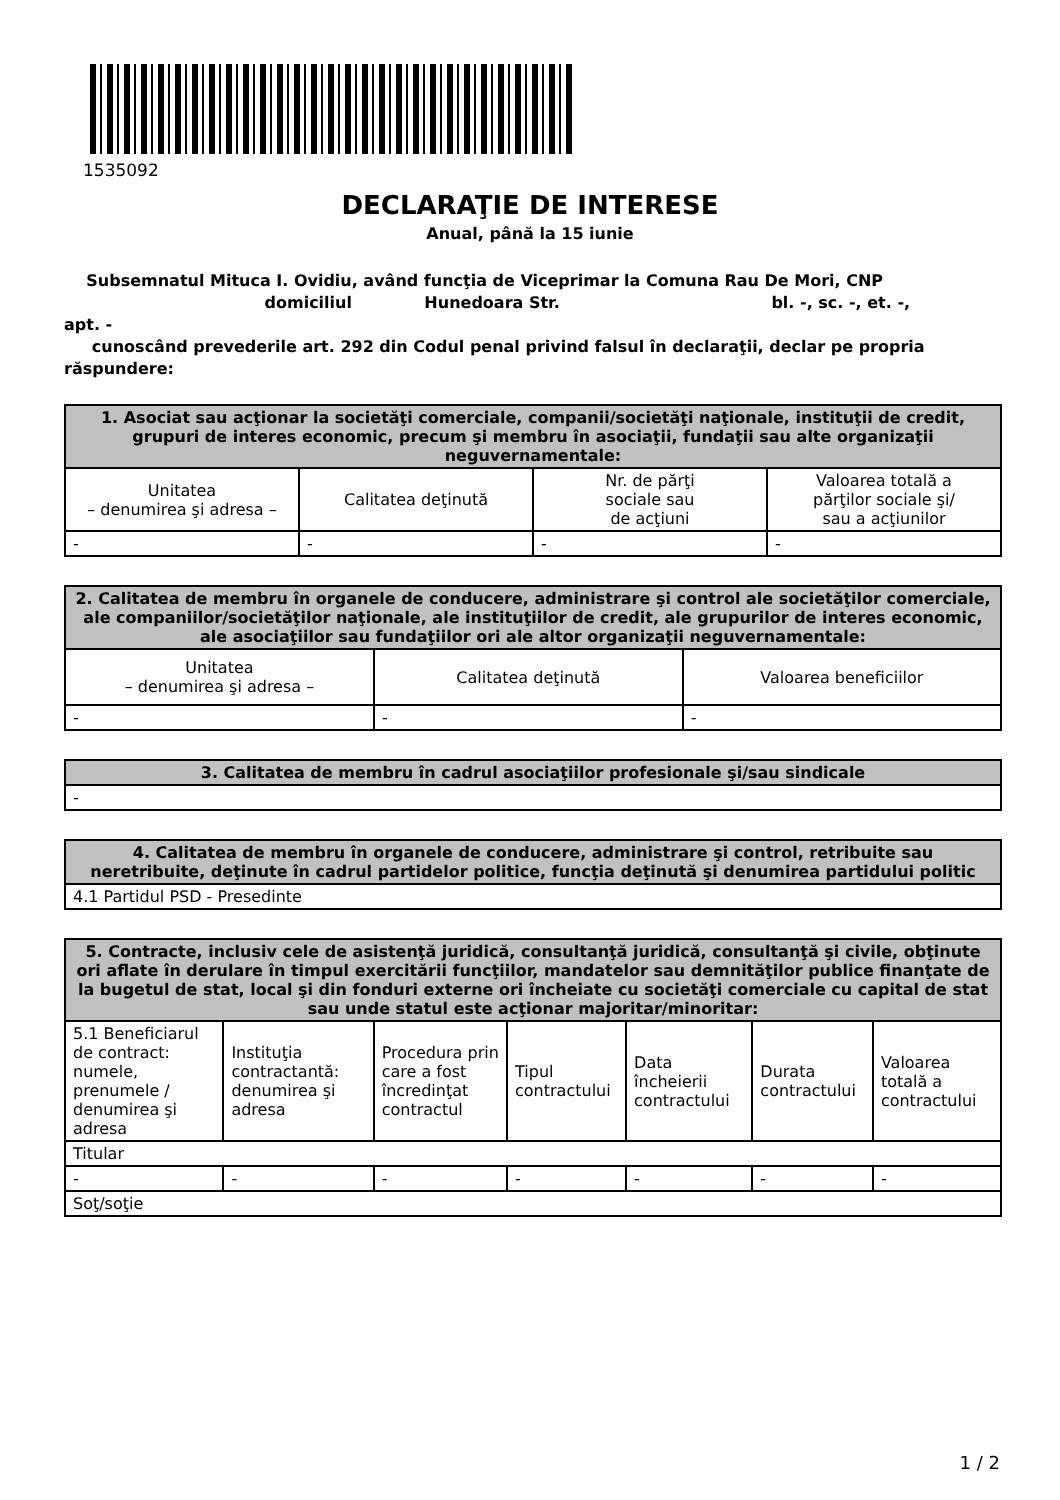1535092
DECLARAŢIE DE INTERESE
Anual, până la 15 iunie
Subsemnatul Mituca I. Ovidiu, având funcţia de Viceprimar la Comuna Rau De Mori, CNP
domiciliul Hunedoara Str. bl. -, sc. -, et. -, apt. -
cunoscând prevederile art. 292 din Codul penal privind falsul în declaraţii, declar pe propria răspundere:
| 1. Asociat sau acţionar la societăţi comerciale, companii/societăţi naţionale, instituţii de credit, grupuri de interes economic, precum şi membru în asociaţii, fundaţii sau alte organizaţii neguvernamentale: | | | |
| --- | --- | --- | --- |
| Unitatea – denumirea şi adresa – | Calitatea deţinută | Nr. de părţi sociale sau de acţiuni | Valoarea totală a părţilor sociale şi/ sau a acţiunilor |
| - | - | - | - |
| 2. Calitatea de membru în organele de conducere, administrare şi control ale societăţilor comerciale, ale companiilor/societăţilor naţionale, ale instituţiilor de credit, ale grupurilor de interes economic, ale asociaţiilor sau fundaţiilor ori ale altor organizaţii neguvernamentale: | | |
| --- | --- | --- |
| Unitatea – denumirea şi adresa – | Calitatea deţinută | Valoarea beneficiilor |
| - | - | - |
| 3. Calitatea de membru în cadrul asociaţiilor profesionale şi/sau sindicale |
| --- |
| - |
| 4. Calitatea de membru în organele de conducere, administrare şi control, retribuite sau neretribuite, deţinute în cadrul partidelor politice, funcţia deţinută şi denumirea partidului politic |
| --- |
| 4.1 Partidul PSD - Presedinte |
| 5. Contracte, inclusiv cele de asistenţă juridică, consultanţă juridică, consultanţă şi civile, obţinute ori aflate în derulare în timpul exercitării funcţiilor, mandatelor sau demnităţilor publice finanţate de la bugetul de stat, local şi din fonduri externe ori încheiate cu societăţi comerciale cu capital de stat sau unde statul este acţionar majoritar/minoritar: | | | | | | |
| --- | --- | --- | --- | --- | --- | --- |
| 5.1 Beneficiarul de contract: numele, prenumele / denumirea şi adresa | Instituţia contractantă: denumirea şi adresa | Procedura prin care a fost încredinţat contractul | Tipul contractului | Data încheierii contractului | Durata contractului | Valoarea totală a contractului |
| Titular | | | | | | |
| - | - | - | - | - | - | - |
| Soţ/soţie | | | | | | |
1 / 2